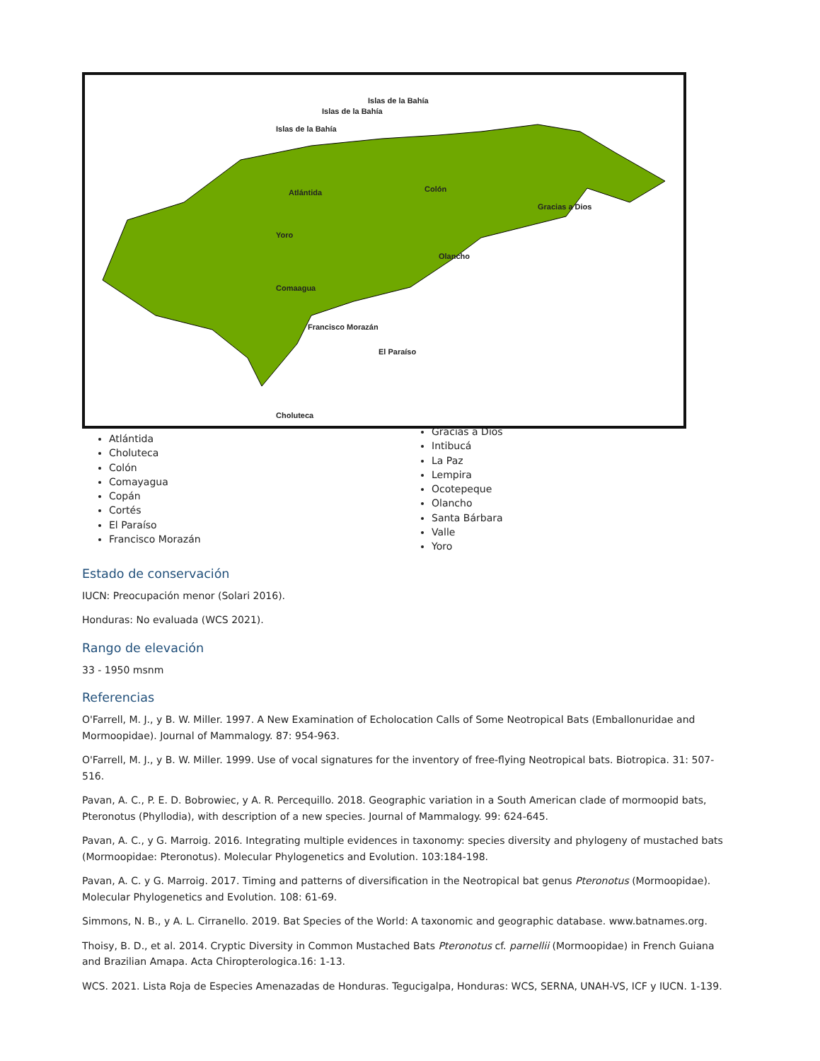Islas de la Bahía
Islas de la Bahía
Islas de la Bahía
Atlántida Colón
Gracias a Dios
Yoro
Olancho
Comaagua
Francisco Morazán
El Paraíso
Choluteca
Atlántida
Choluteca
Colón
Comayagua
Copán
Cortés
El Paraíso
Francisco Morazán
Gracias a Dios
Intibucá
La Paz
Lempira
Ocotepeque
Olancho
Santa Bárbara
Valle
Yoro
Estado de conservación
IUCN: Preocupación menor (Solari 2016).
Honduras: No evaluada (WCS 2021).
Rango de elevación
33 - 1950 msnm
Referencias
O'Farrell, M. J., y B. W. Miller. 1997. A New Examination of Echolocation Calls of Some Neotropical Bats (Emballonuridae and Mormoopidae). Journal of Mammalogy. 87: 954-963.
O'Farrell, M. J., y B. W. Miller. 1999. Use of vocal signatures for the inventory of free-flying Neotropical bats. Biotropica. 31: 507-516.
Pavan, A. C., P. E. D. Bobrowiec, y A. R. Percequillo. 2018. Geographic variation in a South American clade of mormoopid bats, Pteronotus (Phyllodia), with description of a new species. Journal of Mammalogy. 99: 624-645.
Pavan, A. C., y G. Marroig. 2016. Integrating multiple evidences in taxonomy: species diversity and phylogeny of mustached bats (Mormoopidae: Pteronotus). Molecular Phylogenetics and Evolution. 103:184-198.
Pavan, A. C. y G. Marroig. 2017. Timing and patterns of diversification in the Neotropical bat genus Pteronotus (Mormoopidae). Molecular Phylogenetics and Evolution. 108: 61-69.
Simmons, N. B., y A. L. Cirranello. 2019. Bat Species of the World: A taxonomic and geographic database. www.batnames.org.
Thoisy, B. D., et al. 2014. Cryptic Diversity in Common Mustached Bats Pteronotus cf. parnellii (Mormoopidae) in French Guiana and Brazilian Amapa. Acta Chiropterologica.16: 1-13.
WCS. 2021. Lista Roja de Especies Amenazadas de Honduras. Tegucigalpa, Honduras: WCS, SERNA, UNAH-VS, ICF y IUCN. 1-139.